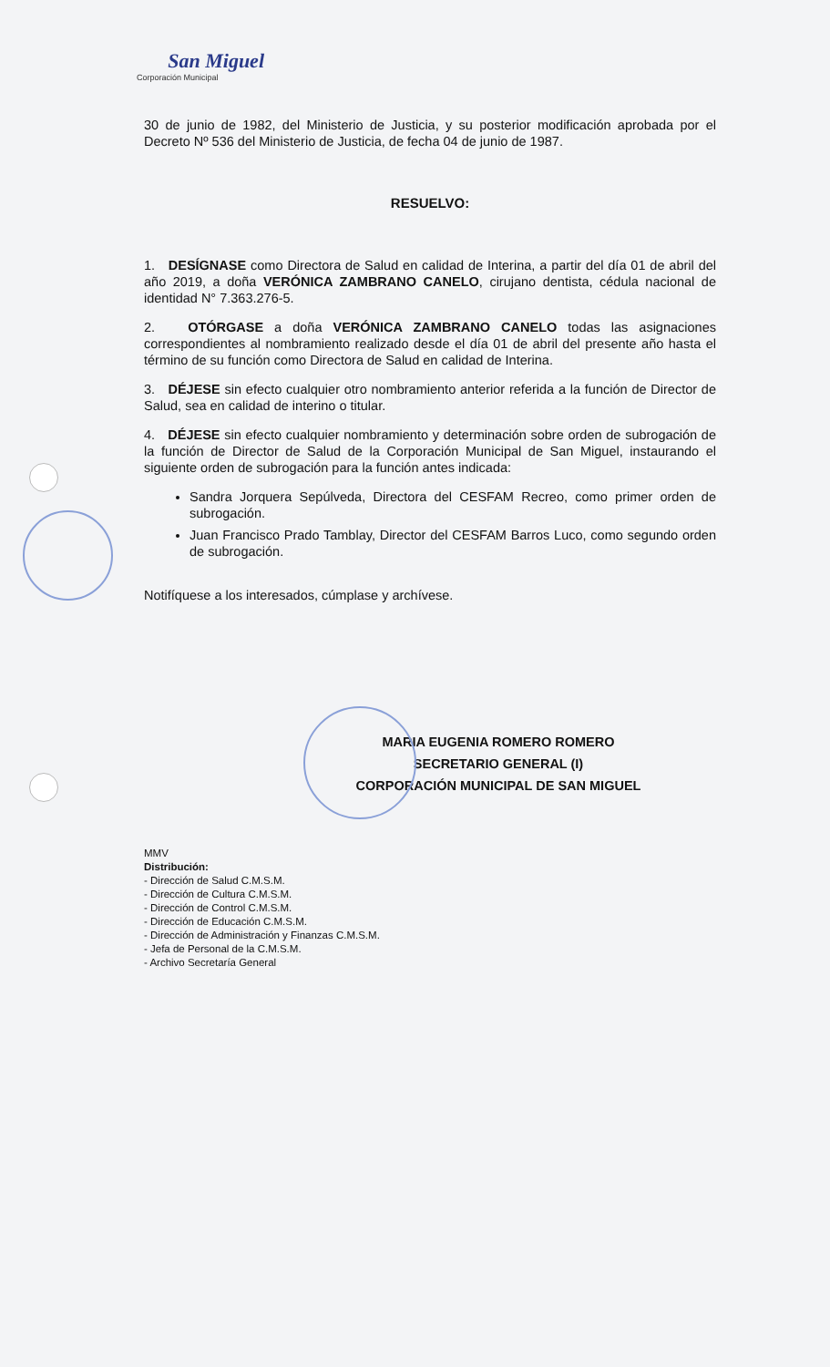San Miguel
Corporación Municipal
30 de junio de 1982, del Ministerio de Justicia, y su posterior modificación aprobada por el Decreto Nº 536 del Ministerio de Justicia, de fecha 04 de junio de 1987.
RESUELVO:
1. DESÍGNASE como Directora de Salud en calidad de Interina, a partir del día 01 de abril del año 2019, a doña VERÓNICA ZAMBRANO CANELO, cirujano dentista, cédula nacional de identidad N° 7.363.276-5.
2. OTÓRGASE a doña VERÓNICA ZAMBRANO CANELO todas las asignaciones correspondientes al nombramiento realizado desde el día 01 de abril del presente año hasta el término de su función como Directora de Salud en calidad de Interina.
3. DÉJESE sin efecto cualquier otro nombramiento anterior referida a la función de Director de Salud, sea en calidad de interino o titular.
4. DÉJESE sin efecto cualquier nombramiento y determinación sobre orden de subrogación de la función de Director de Salud de la Corporación Municipal de San Miguel, instaurando el siguiente orden de subrogación para la función antes indicada:
Sandra Jorquera Sepúlveda, Directora del CESFAM Recreo, como primer orden de subrogación.
Juan Francisco Prado Tamblay, Director del CESFAM Barros Luco, como segundo orden de subrogación.
Notifíquese a los interesados, cúmplase y archívese.
MARIA EUGENIA ROMERO ROMERO
SECRETARIO GENERAL (I)
CORPORACIÓN MUNICIPAL DE SAN MIGUEL
MMV
Distribución:
- Dirección de Salud C.M.S.M.
- Dirección de Cultura C.M.S.M.
- Dirección de Control C.M.S.M.
- Dirección de Educación C.M.S.M.
- Dirección de Administración y Finanzas C.M.S.M.
- Jefa de Personal de la C.M.S.M.
- Archivo Secretaría General